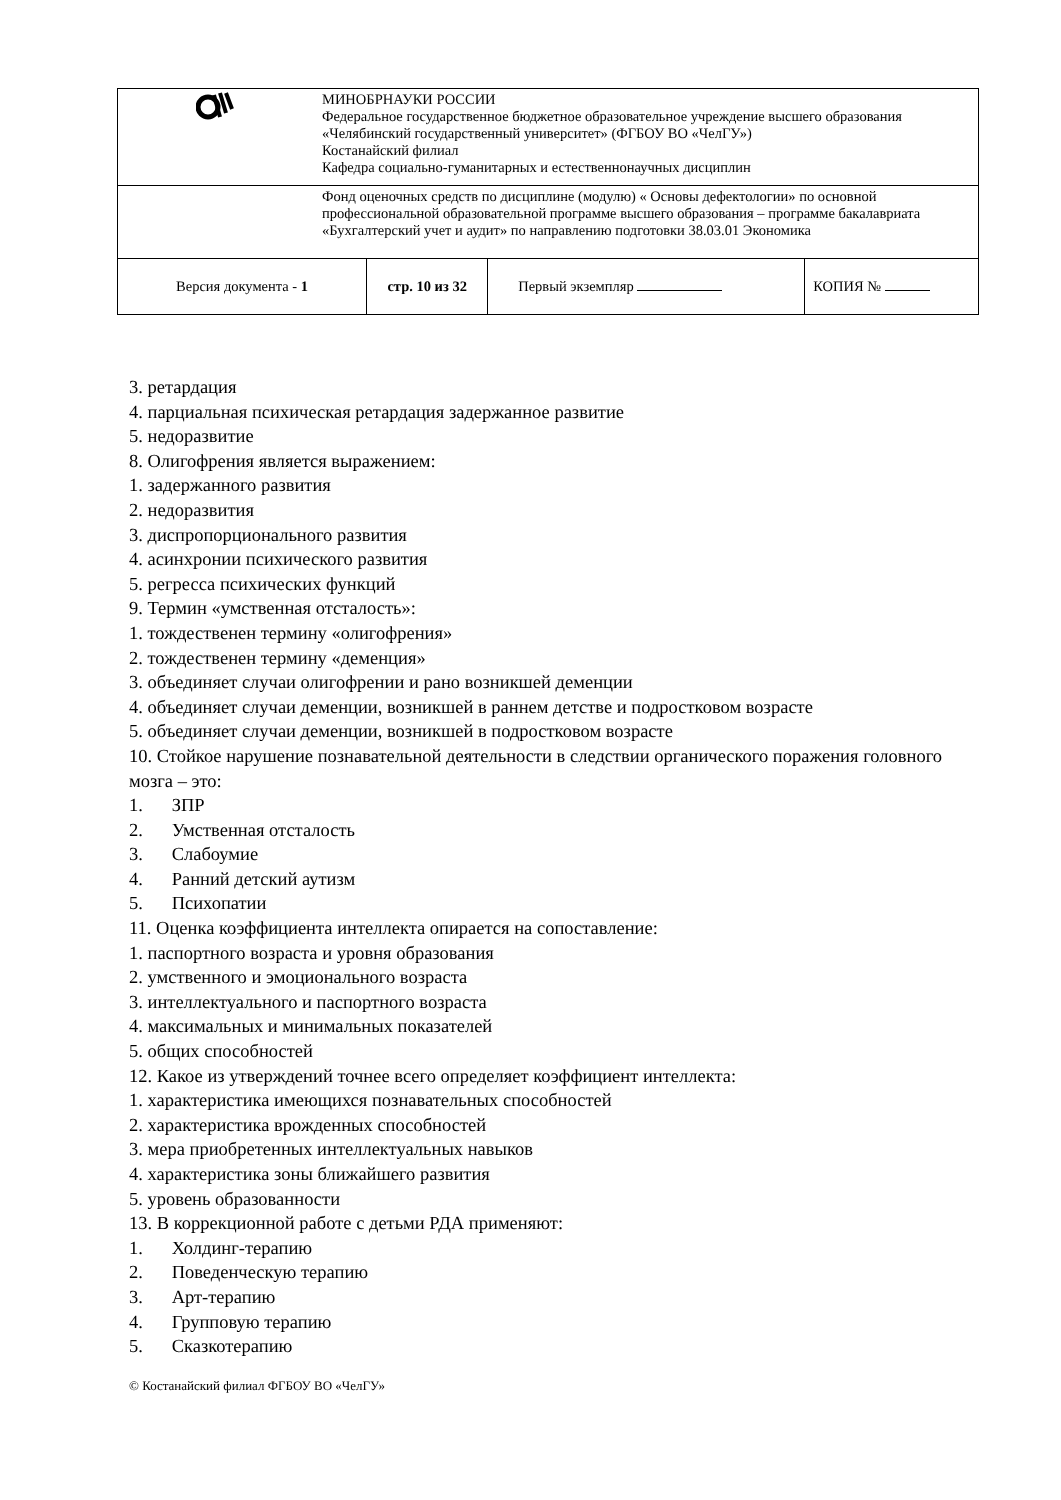| | МИНОБРНАУКИ РОССИИ Федеральное государственное бюджетное образовательное учреждение высшего образования «Челябинский государственный университет» (ФГБОУ ВО «ЧелГУ») Костанайский филиал Кафедра социально-гуманитарных и естественнонаучных дисциплин | | | |
| | Фонд оценочных средств по дисциплине (модулю) « Основы дефектологии» по основной профессиональной образовательной программе высшего образования – программе бакалавриата «Бухгалтерский учет и аудит» по направлению подготовки 38.03.01 Экономика | | | |
| Версия документа - 1 | | стр. 10 из 32 | Первый экземпляр | КОПИЯ № |
3. ретардация
4. парциальная психическая ретардация задержанное развитие
5. недоразвитие
8. Олигофрения является выражением:
1. задержанного развития
2. недоразвития
3. диспропорционального развития
4. асинхронии психического развития
5. регресса психических функций
9. Термин «умственная отсталость»:
1. тождественен термину «олигофрения»
2. тождественен термину «деменция»
3. объединяет случаи олигофрении и рано возникшей деменции
4. объединяет случаи деменции, возникшей в раннем детстве и подростковом возрасте
5. объединяет случаи деменции, возникшей в подростковом возрасте
10. Стойкое нарушение познавательной деятельности в следствии органического поражения головного мозга – это:
1. ЗПР
2. Умственная отсталость
3. Слабоумие
4. Ранний детский аутизм
5. Психопатии
11. Оценка коэффициента интеллекта опирается на сопоставление:
1. паспортного возраста и уровня образования
2. умственного и эмоционального возраста
3. интеллектуального и паспортного возраста
4. максимальных и минимальных показателей
5. общих способностей
12. Какое из утверждений точнее всего определяет коэффициент интеллекта:
1. характеристика имеющихся познавательных способностей
2. характеристика врожденных способностей
3. мера приобретенных интеллектуальных навыков
4. характеристика зоны ближайшего развития
5. уровень образованности
13. В коррекционной работе с детьми РДА применяют:
1. Холдинг-терапию
2. Поведенческую терапию
3. Арт-терапию
4. Групповую терапию
5. Сказкотерапию
© Костанайский филиал ФГБОУ ВО «ЧелГУ»